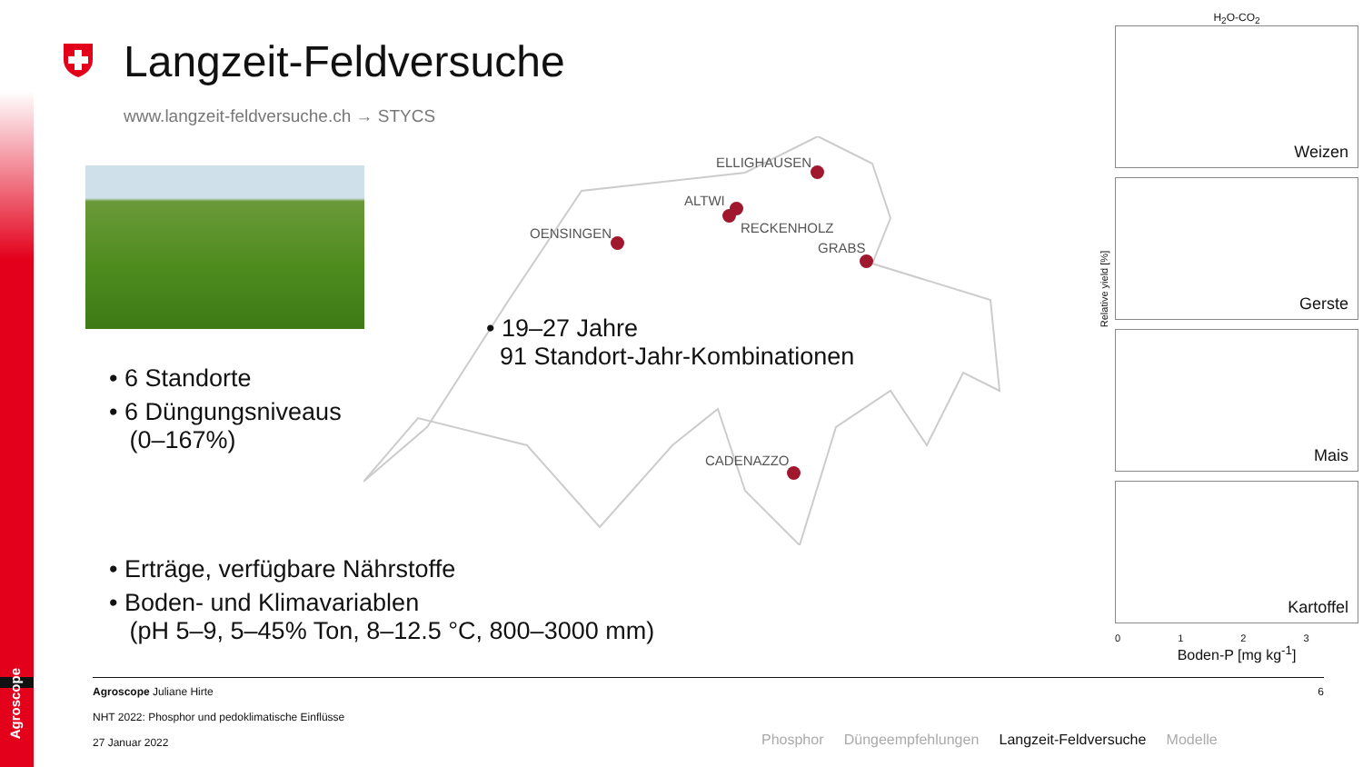Agroscope
Langzeit-Feldversuche
www.langzeit-feldversuche.ch → STYCS
ELLIGHAUSEN
ALTWI
RECKENHOLZ
OENSINGEN
GRABS
CADENAZZO
• 19–27 Jahre
91 Standort-Jahr-Kombinationen
• 6 Standorte
• 6 Düngungsniveaus
(0–167%)
• Erträge, verfügbare Nährstoffe
• Boden- und Klimavariablen
(pH 5–9, 5–45% Ton, 8–12.5 °C, 800–3000 mm)
H<sub>2</sub>O-CO<sub>2</sub>
Relative yield [%]
Weizen
Gerste
Mais
Kartoffel
0 1 2 3
Boden-P [mg kg<sup>-1</sup>]
Agroscope Juliane Hirte 6
NHT 2022: Phosphor und pedoklimatische Einflüsse
27 Januar 2022
Phosphor Düngeempfehlungen Langzeit-Feldversuche Modelle